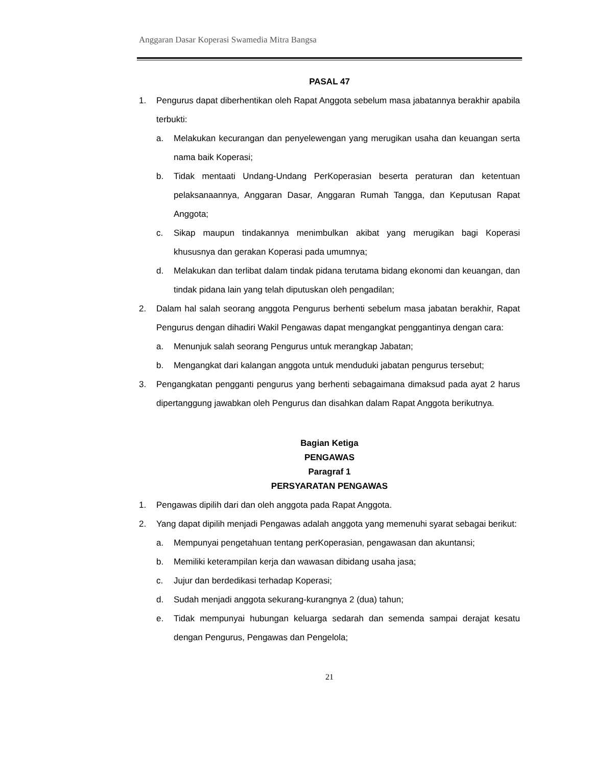Anggaran Dasar Koperasi Swamedia Mitra Bangsa
PASAL 47
1. Pengurus dapat diberhentikan oleh Rapat Anggota sebelum masa jabatannya berakhir apabila terbukti:
a. Melakukan kecurangan dan penyelewengan yang merugikan usaha dan keuangan serta nama baik Koperasi;
b. Tidak mentaati Undang-Undang PerKoperasian beserta peraturan dan ketentuan pelaksanaannya, Anggaran Dasar, Anggaran Rumah Tangga, dan Keputusan Rapat Anggota;
c. Sikap maupun tindakannya menimbulkan akibat yang merugikan bagi Koperasi khususnya dan gerakan Koperasi pada umumnya;
d. Melakukan dan terlibat dalam tindak pidana terutama bidang ekonomi dan keuangan, dan tindak pidana lain yang telah diputuskan oleh pengadilan;
2. Dalam hal salah seorang anggota Pengurus berhenti sebelum masa jabatan berakhir, Rapat Pengurus dengan dihadiri Wakil Pengawas dapat mengangkat penggantinya dengan cara:
a. Menunjuk salah seorang Pengurus untuk merangkap Jabatan;
b. Mengangkat dari kalangan anggota untuk menduduki jabatan pengurus tersebut;
3. Pengangkatan pengganti pengurus yang berhenti sebagaimana dimaksud pada ayat 2 harus dipertanggung jawabkan oleh Pengurus dan disahkan dalam Rapat Anggota berikutnya.
Bagian Ketiga
PENGAWAS
Paragraf 1
PERSYARATAN PENGAWAS
1. Pengawas dipilih dari dan oleh anggota pada Rapat Anggota.
2. Yang dapat dipilih menjadi Pengawas adalah anggota yang memenuhi syarat sebagai berikut:
a. Mempunyai pengetahuan tentang perKoperasian, pengawasan dan akuntansi;
b. Memiliki keterampilan kerja dan wawasan dibidang usaha jasa;
c. Jujur dan berdedikasi terhadap Koperasi;
d. Sudah menjadi anggota sekurang-kurangnya 2 (dua) tahun;
e. Tidak mempunyai hubungan keluarga sedarah dan semenda sampai derajat kesatu dengan Pengurus, Pengawas dan Pengelola;
21